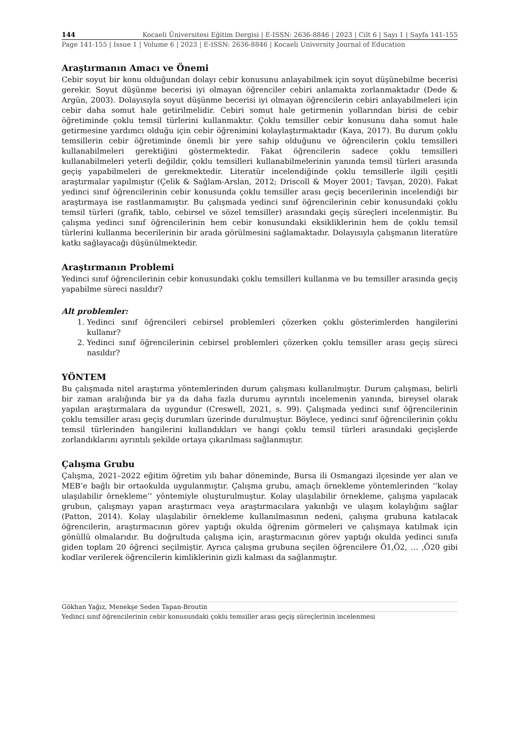144 Kocaeli Üniversitesi Eğitim Dergisi | E-ISSN: 2636-8846 | 2023 | Cilt 6 | Sayı 1 | Sayfa 141-155
Page 141-155 | Issue 1 | Volume 6 | 2023 | E-ISSN: 2636-8846 | Kocaeli University Journal of Education
Araştırmanın Amacı ve Önemi
Cebir soyut bir konu olduğundan dolayı cebir konusunu anlayabilmek için soyut düşünebilme becerisi gerekir. Soyut düşünme becerisi iyi olmayan öğrenciler cebiri anlamakta zorlanmaktadır (Dede & Argün, 2003). Dolayısıyla soyut düşünme becerisi iyi olmayan öğrencilerin cebiri anlayabilmeleri için cebir daha somut hale getirilmelidir. Cebiri somut hale getirmenin yollarından birisi de cebir öğretiminde çoklu temsil türlerini kullanmaktır. Çoklu temsiller cebir konusunu daha somut hale getirmesine yardımcı olduğu için cebir öğrenimini kolaylaştırmaktadır (Kaya, 2017). Bu durum çoklu temsillerin cebir öğretiminde önemli bir yere sahip olduğunu ve öğrencilerin çoklu temsilleri kullanabilmeleri gerektiğini göstermektedir. Fakat öğrencilerin sadece çoklu temsilleri kullanabilmeleri yeterli değildir, çoklu temsilleri kullanabilmelerinin yanında temsil türleri arasında geçiş yapabilmeleri de gerekmektedir. Literatür incelendiğinde çoklu temsillerle ilgili çeşitli araştırmalar yapılmıştır (Çelik & Sağlam-Arslan, 2012; Driscoll & Moyer 2001; Tavşan, 2020). Fakat yedinci sınıf öğrencilerinin cebir konusunda çoklu temsiller arası geçiş becerilerinin incelendiği bir araştırmaya ise rastlanmamıştır. Bu çalışmada yedinci sınıf öğrencilerinin cebir konusundaki çoklu temsil türleri (grafik, tablo, cebirsel ve sözel temsiller) arasındaki geçiş süreçleri incelenmiştir. Bu çalışma yedinci sınıf öğrencilerinin hem cebir konusundaki eksikliklerinin hem de çoklu temsil türlerini kullanma becerilerinin bir arada görülmesini sağlamaktadır. Dolayısıyla çalışmanın literatüre katkı sağlayacağı düşünülmektedir.
Araştırmanın Problemi
Yedinci sınıf öğrencilerinin cebir konusundaki çoklu temsilleri kullanma ve bu temsiller arasında geçiş yapabilme süreci nasıldır?
Alt problemler:
1. Yedinci sınıf öğrencileri cebirsel problemleri çözerken çoklu gösterimlerden hangilerini kullanır?
2. Yedinci sınıf öğrencilerinin cebirsel problemleri çözerken çoklu temsiller arası geçiş süreci nasıldır?
YÖNTEM
Bu çalışmada nitel araştırma yöntemlerinden durum çalışması kullanılmıştır. Durum çalışması, belirli bir zaman aralığında bir ya da daha fazla durumu ayrıntılı incelemenin yanında, bireysel olarak yapılan araştırmalara da uygundur (Creswell, 2021, s. 99). Çalışmada yedinci sınıf öğrencilerinin çoklu temsiller arası geçiş durumları üzerinde durulmuştur. Böylece, yedinci sınıf öğrencilerinin çoklu temsil türlerinden hangilerini kullandıkları ve hangi çoklu temsil türleri arasındaki geçişlerde zorlandıklarını ayrıntılı şekilde ortaya çıkarılması sağlanmıştır.
Çalışma Grubu
Çalışma, 2021–2022 eğitim öğretim yılı bahar döneminde, Bursa ili Osmangazi ilçesinde yer alan ve MEB’e bağlı bir ortaokulda uygulanmıştır. Çalışma grubu, amaçlı örnekleme yöntemlerinden ‘‘kolay ulaşılabilir örnekleme’’ yöntemiyle oluşturulmuştur. Kolay ulaşılabilir örnekleme, çalışma yapılacak grubun, çalışmayı yapan araştırmacı veya araştırmacılara yakınlığı ve ulaşım kolaylığını sağlar (Patton, 2014). Kolay ulaşılabilir örnekleme kullanılmasının nedeni, çalışma grubuna katılacak öğrencilerin, araştırmacının görev yaptığı okulda öğrenim görmeleri ve çalışmaya katılmak için gönüllü olmalarıdır. Bu doğrultuda çalışma için, araştırmacının görev yaptığı okulda yedinci sınıfa giden toplam 20 öğrenci seçilmiştir. Ayrıca çalışma grubuna seçilen öğrencilere Ö1,Ö2, … ,Ö20 gibi kodlar verilerek öğrencilerin kimliklerinin gizli kalması da sağlanmıştır.
Gökhan Yağız, Menekşe Seden Tapan-Broutin
Yedinci sınıf öğrencilerinin cebir konusundaki çoklu temsiller arası geçiş süreçlerinin incelenmesi